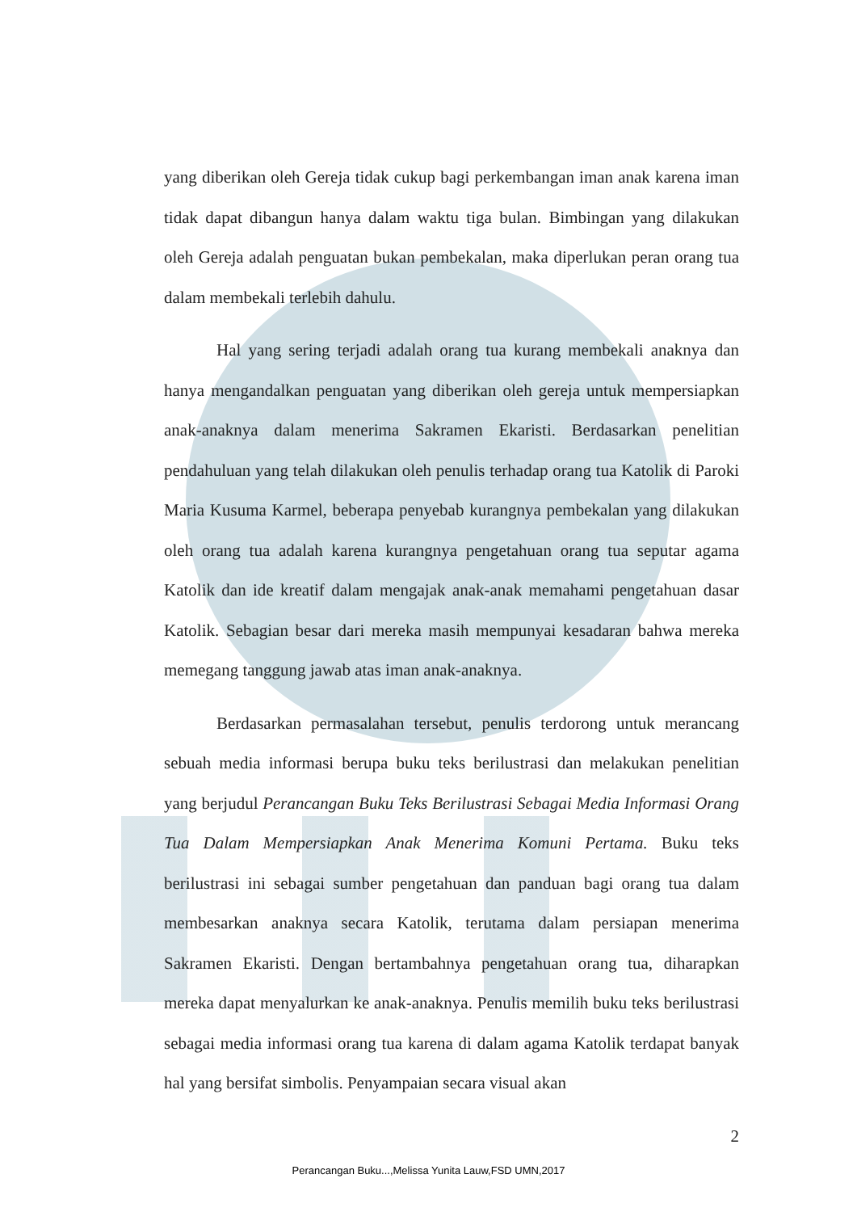yang diberikan oleh Gereja tidak cukup bagi perkembangan iman anak karena iman tidak dapat dibangun hanya dalam waktu tiga bulan. Bimbingan yang dilakukan oleh Gereja adalah penguatan bukan pembekalan, maka diperlukan peran orang tua dalam membekali terlebih dahulu.
Hal yang sering terjadi adalah orang tua kurang membekali anaknya dan hanya mengandalkan penguatan yang diberikan oleh gereja untuk mempersiapkan anak-anaknya dalam menerima Sakramen Ekaristi. Berdasarkan penelitian pendahuluan yang telah dilakukan oleh penulis terhadap orang tua Katolik di Paroki Maria Kusuma Karmel, beberapa penyebab kurangnya pembekalan yang dilakukan oleh orang tua adalah karena kurangnya pengetahuan orang tua seputar agama Katolik dan ide kreatif dalam mengajak anak-anak memahami pengetahuan dasar Katolik. Sebagian besar dari mereka masih mempunyai kesadaran bahwa mereka memegang tanggung jawab atas iman anak-anaknya.
Berdasarkan permasalahan tersebut, penulis terdorong untuk merancang sebuah media informasi berupa buku teks berilustrasi dan melakukan penelitian yang berjudul Perancangan Buku Teks Berilustrasi Sebagai Media Informasi Orang Tua Dalam Mempersiapkan Anak Menerima Komuni Pertama. Buku teks berilustrasi ini sebagai sumber pengetahuan dan panduan bagi orang tua dalam membesarkan anaknya secara Katolik, terutama dalam persiapan menerima Sakramen Ekaristi. Dengan bertambahnya pengetahuan orang tua, diharapkan mereka dapat menyalurkan ke anak-anaknya. Penulis memilih buku teks berilustrasi sebagai media informasi orang tua karena di dalam agama Katolik terdapat banyak hal yang bersifat simbolis. Penyampaian secara visual akan
2
Perancangan Buku...,Melissa Yunita Lauw,FSD UMN,2017